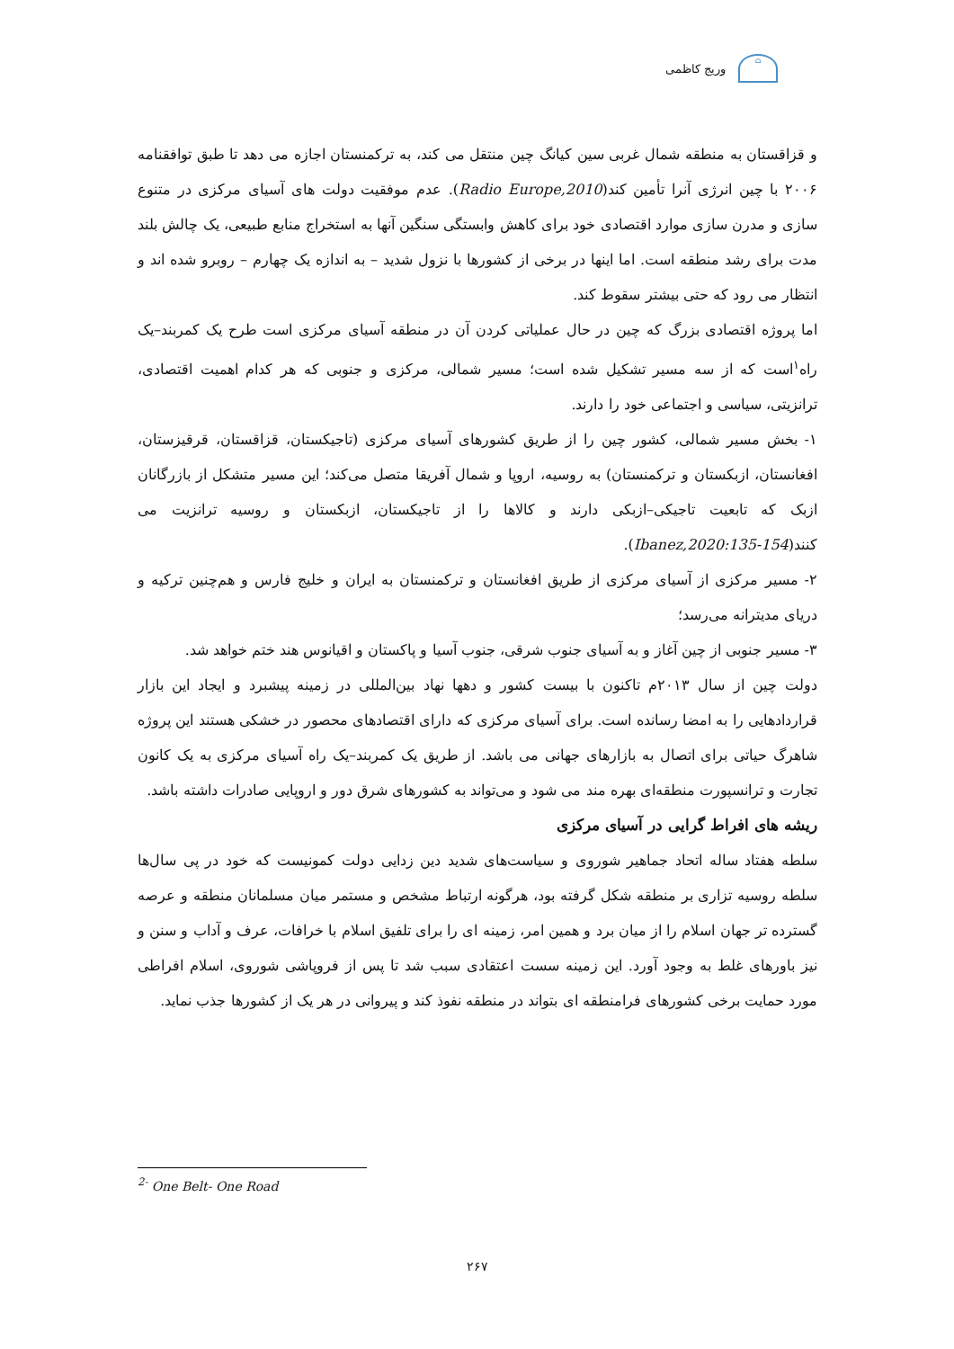وریج کاظمی
⌂
و قزاقستان به منطقه شمال غربی سین کیانگ چین منتقل می کند، به ترکمنستان اجازه می دهد تا طبق توافقنامه ۲۰۰۶ با چین انرژی آنرا تأمین کند(Radio Europe,2010). عدم موفقیت دولت های آسیای مرکزی در متنوع سازی و مدرن سازی موارد اقتصادی خود برای کاهش وابستگی سنگین آنها به استخراج منابع طبیعی، یک چالش بلند مدت برای رشد منطقه است. اما اینها در برخی از کشورها با نزول شدید – به اندازه یک چهارم – روبرو شده اند و انتظار می رود که حتی بیشتر سقوط کند.
اما پروژه اقتصادی بزرگ که چین در حال عملیاتی کردن آن در منطقه آسیای مرکزی است طرح یک کمربند–یک راه<sup>۱</sup>است که از سه مسیر تشکیل شده است؛ مسیر شمالی، مرکزی و جنوبی که هر کدام اهمیت اقتصادی، ترانزیتی، سیاسی و اجتماعی خود را دارند.
۱- بخش مسیر شمالی، کشور چین را از طریق کشورهای آسیای مرکزی (تاجیکستان، قزاقستان، قرقیزستان، افغانستان، ازبکستان و ترکمنستان) به روسیه، اروپا و شمال آفریقا متصل می‌کند؛ این مسیر متشکل از بازرگانان ازبک که تابعیت تاجیکی–ازبکی دارند و کالاها را از تاجیکستان، ازبکستان و روسیه ترانزیت می کنند(Ibanez,2020:135-154).
۲- مسیر مرکزی از آسیای مرکزی از طریق افغانستان و ترکمنستان به ایران و خلیج فارس و هم‌چنین ترکیه و دریای مدیترانه می‌رسد؛
۳- مسیر جنوبی از چین آغاز و به آسیای جنوب شرقی، جنوب آسیا و پاکستان و اقیانوس هند ختم خواهد شد.
دولت چین از سال ۲۰۱۳م تاکنون با بیست کشور و دهها نهاد بین‌المللی در زمینه پیشبرد و ایجاد این بازار قراردادهایی را به امضا رسانده است. برای آسیای مرکزی که دارای اقتصادهای محصور در خشکی هستند این پروژه شاهرگ حیاتی برای اتصال به بازارهای جهانی می باشد. از طریق یک کمربند–یک راه آسیای مرکزی به یک کانون تجارت و ترانسپورت منطقه‌ای بهره مند می شود و می‌تواند به کشورهای شرق دور و اروپایی صادرات داشته باشد.
ریشه های افراط گرایی در آسیای مرکزی
سلطه هفتاد ساله اتحاد جماهیر شوروی و سیاست‌های شدید دین زدایی دولت کمونیست که خود در پی سال‌ها سلطه روسیه تزاری بر منطقه شکل گرفته بود، هرگونه ارتباط مشخص و مستمر میان مسلمانان منطقه و عرصه گسترده تر جهان اسلام را از میان برد و همین امر، زمینه ای را برای تلفیق اسلام با خرافات، عرف و آداب و سنن و نیز باورهای غلط به وجود آورد. این زمینه سست اعتقادی سبب شد تا پس از فروپاشی شوروی، اسلام افراطی مورد حمایت برخی کشورهای فرامنطقه ای بتواند در منطقه نفوذ کند و پیروانی در هر یک از کشورها جذب نماید.
<sup>2-</sup> One Belt- One Road
۲۶۷